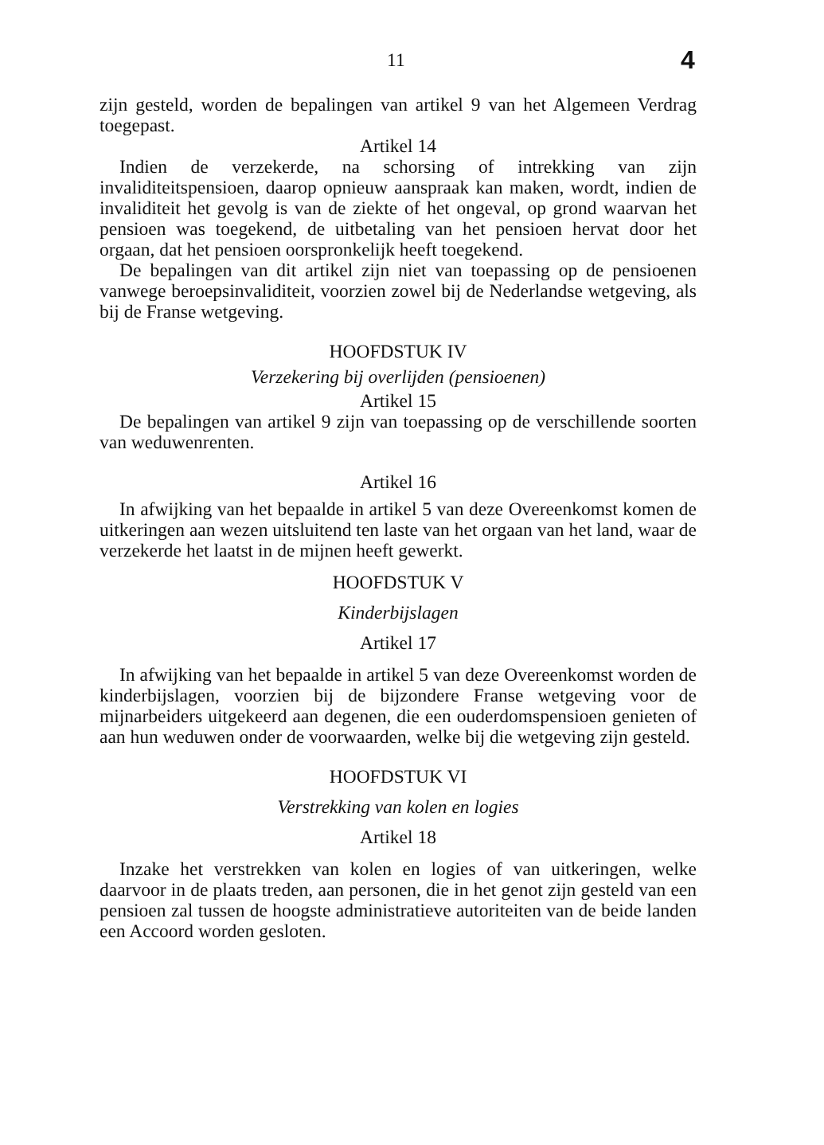11 4
zijn gesteld, worden de bepalingen van artikel 9 van het Algemeen Verdrag toegepast.
Artikel 14
Indien de verzekerde, na schorsing of intrekking van zijn invaliditeitspensioen, daarop opnieuw aanspraak kan maken, wordt, indien de invaliditeit het gevolg is van de ziekte of het ongeval, op grond waarvan het pensioen was toegekend, de uitbetaling van het pensioen hervat door het orgaan, dat het pensioen oorspronkelijk heeft toegekend.
De bepalingen van dit artikel zijn niet van toepassing op de pensioenen vanwege beroepsinvaliditeit, voorzien zowel bij de Nederlandse wetgeving, als bij de Franse wetgeving.
HOOFDSTUK IV
Verzekering bij overlijden (pensioenen)
Artikel 15
De bepalingen van artikel 9 zijn van toepassing op de verschillende soorten van weduwenrenten.
Artikel 16
In afwijking van het bepaalde in artikel 5 van deze Overeenkomst komen de uitkeringen aan wezen uitsluitend ten laste van het orgaan van het land, waar de verzekerde het laatst in de mijnen heeft gewerkt.
HOOFDSTUK V
Kinderbijslagen
Artikel 17
In afwijking van het bepaalde in artikel 5 van deze Overeenkomst worden de kinderbijslagen, voorzien bij de bijzondere Franse wetgeving voor de mijnarbeiders uitgekeerd aan degenen, die een ouderdomspensioen genieten of aan hun weduwen onder de voorwaarden, welke bij die wetgeving zijn gesteld.
HOOFDSTUK VI
Verstrekking van kolen en logies
Artikel 18
Inzake het verstrekken van kolen en logies of van uitkeringen, welke daarvoor in de plaats treden, aan personen, die in het genot zijn gesteld van een pensioen zal tussen de hoogste administratieve autoriteiten van de beide landen een Accoord worden gesloten.